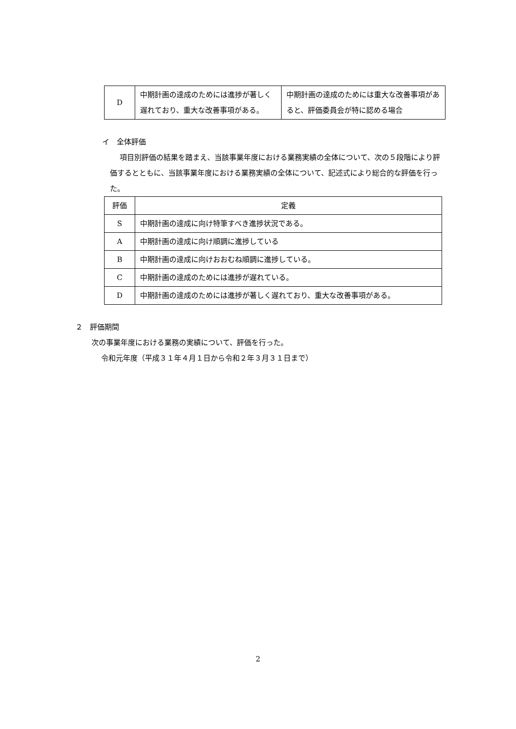| D | 中期計画の達成のためには進捗が著しく遅れており、重大な改善事項がある。 | 中期計画の達成のためには重大な改善事項があると、評価委員会が特に認める場合 |
イ　全体評価
項目別評価の結果を踏まえ、当該事業年度における業務実績の全体について、次の５段階により評価するとともに、当該事業年度における業務実績の全体について、記述式により総合的な評価を行った。
| 評価 | 定義 |
| --- | --- |
| S | 中期計画の達成に向け特筆すべき進捗状況である。 |
| A | 中期計画の達成に向け順調に進捗している |
| B | 中期計画の達成に向けおおむね順調に進捗している。 |
| C | 中期計画の達成のためには進捗が遅れている。 |
| D | 中期計画の達成のためには進捗が著しく遅れており、重大な改善事項がある。 |
２　評価期間
次の事業年度における業務の実績について、評価を行った。
令和元年度（平成３１年４月１日から令和２年３月３１日まで）
2